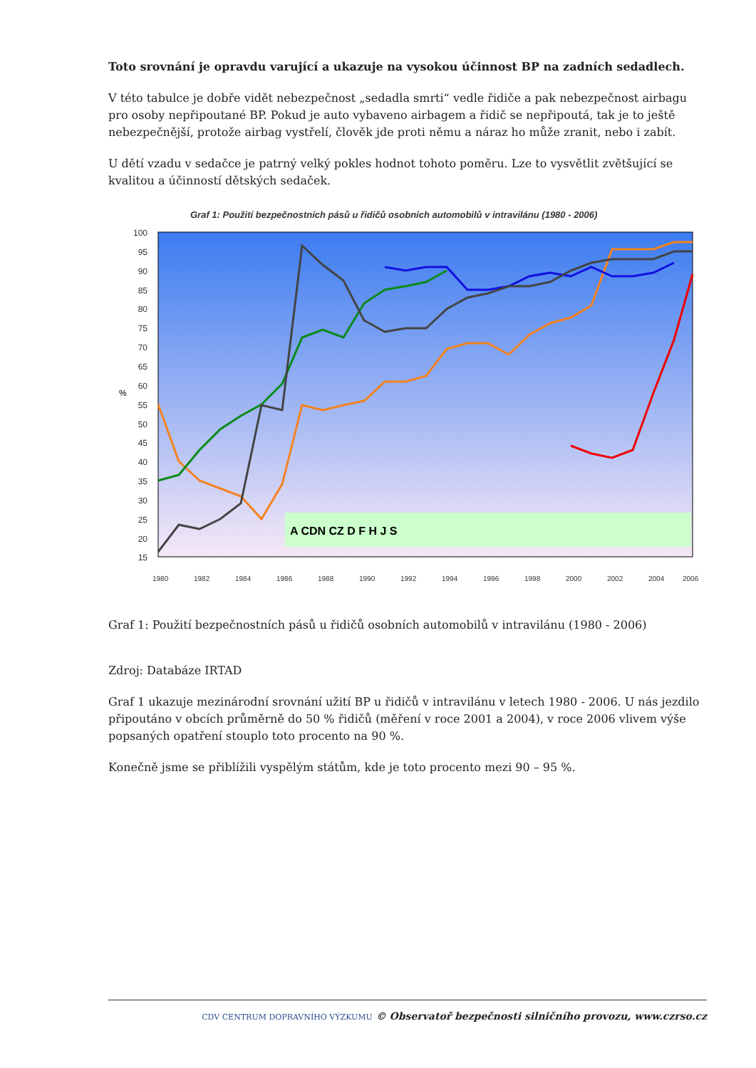Toto srovnání je opravdu varující a ukazuje na vysokou účinnost BP na zadních sedadlech.
V této tabulce je dobře vidět nebezpečnost „sedadla smrti“ vedle řidiče a pak nebezpečnost airbagu pro osoby nepřipoutané BP. Pokud je auto vybaveno airbagem a řidič se nepřipoutá, tak je to ještě nebezpečnější, protože airbag vystřelí, člověk jde proti němu a náraz ho může zranit, nebo i zabít.
U dětí vzadu v sedačce je patrný velký pokles hodnot tohoto poměru. Lze to vysvětlit zvětšující se kvalitou a účinností dětských sedaček.
Graf 1: Použití bezpečnostních pásů u řidičů osobních automobilů v intravilánu (1980 - 2006)
100
95
90
85
80
75
70
65
60
55
50
45
40
35
30
25
20
15
%
A CDN CZ D F H J S
1980
1982
1984
1986
1988
1990
1992
1994
1996
1998
2000
2002
2004
2006
Graf 1: Použití bezpečnostních pásů u řidičů osobních automobilů v intravilánu (1980 - 2006)
Zdroj: Databáze IRTAD
Graf 1 ukazuje mezinárodní srovnání užití BP u řidičů v intravilánu v letech 1980 - 2006. U nás jezdilo připoutáno v obcích průměrně do 50 % řidičů (měření v roce 2001 a 2004), v roce 2006 vlivem výše popsaných opatření stouplo toto procento na 90 %.
Konečně jsme se přiblížili vyspělým státům, kde je toto procento mezi 90 – 95 %.
CDV CENTRUM DOPRAVNÍHO VÝZKUMU © Observatoř bezpečnosti silničního provozu, www.czrso.cz